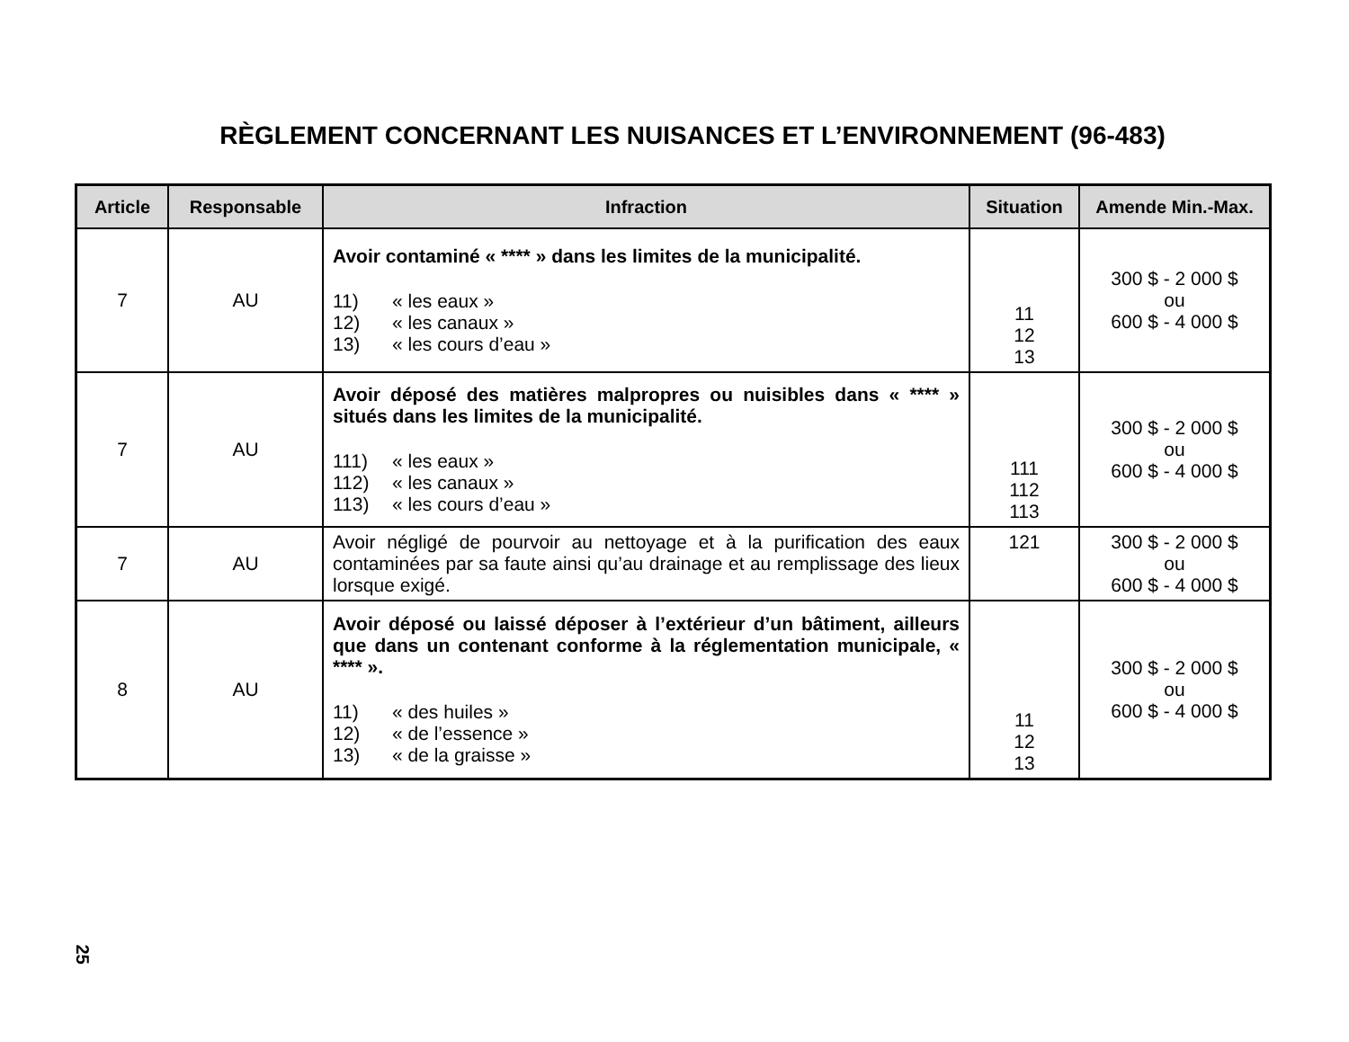RÈGLEMENT CONCERNANT LES NUISANCES ET L’ENVIRONNEMENT (96-483)
| Article | Responsable | Infraction | Situation | Amende Min.-Max. |
| --- | --- | --- | --- | --- |
| 7 | AU | Avoir contaminé « **** » dans les limites de la municipalité. 11) « les eaux » 12) « les canaux » 13) « les cours d’eau » | 11 12 13 | 300 $ - 2 000 $ ou 600 $ - 4 000 $ |
| 7 | AU | Avoir déposé des matières malpropres ou nuisibles dans « **** » situés dans les limites de la municipalité. 111) « les eaux » 112) « les canaux » 113) « les cours d’eau » | 111 112 113 | 300 $ - 2 000 $ ou 600 $ - 4 000 $ |
| 7 | AU | Avoir négligé de pourvoir au nettoyage et à la purification des eaux contaminées par sa faute ainsi qu’au drainage et au remplissage des lieux lorsque exigé. | 121 | 300 $ - 2 000 $ ou 600 $ - 4 000 $ |
| 8 | AU | Avoir déposé ou laissé déposer à l’extérieur d’un bâtiment, ailleurs que dans un contenant conforme à la réglementation municipale, « **** ». 11) « des huiles » 12) « de l’essence » 13) « de la graisse » | 11 12 13 | 300 $ - 2 000 $ ou 600 $ - 4 000 $ |
25